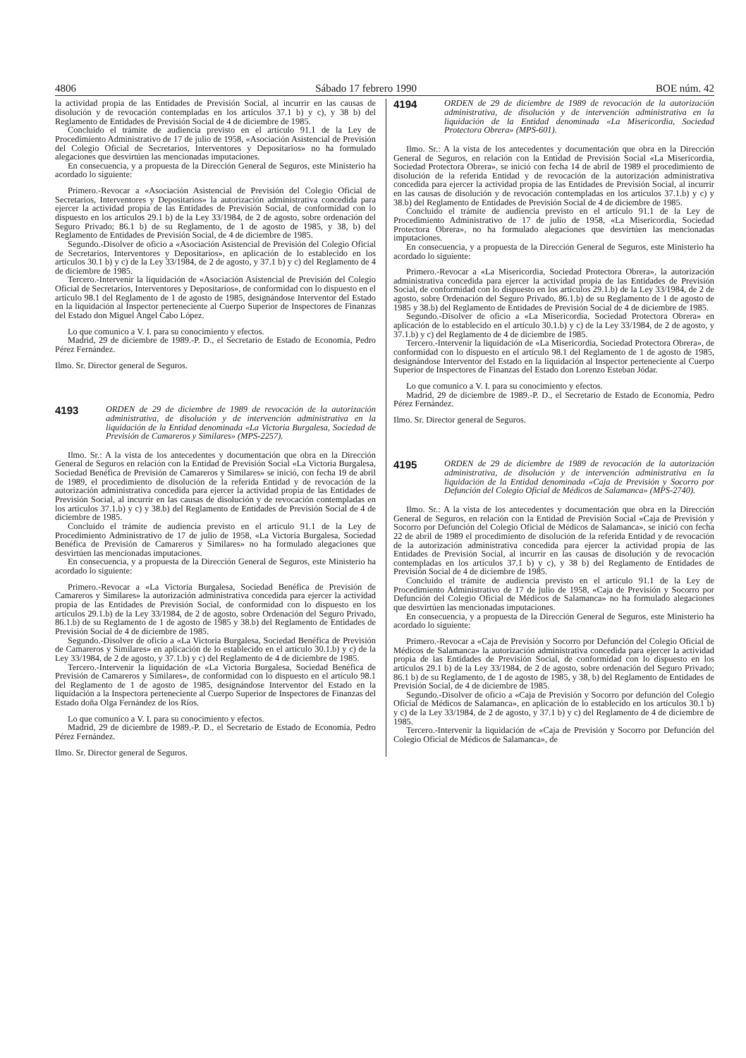4806 Sábado 17 febrero 1990 BOE núm. 42
la actividad propia de las Entidades de Previsión Social, al incurrir en las causas de disolución y de revocación contempladas en los artículos 37.1 b) y c), y 38 b) del Reglamento de Entidades de Previsión Social de 4 de diciembre de 1985.
Concluido el trámite de audiencia previsto en el artículo 91.1 de la Ley de Procedimiento Administrativo de 17 de julio de 1958, «Asociación Asistencial de Previsión del Colegio Oficial de Secretarios, Interventores y Depositarios» no ha formulado alegaciones que desvirtúen las mencionadas imputaciones.
En consecuencia, y a propuesta de la Dirección General de Seguros, este Ministerio ha acordado lo siguiente:
Primero.-Revocar a «Asociación Asistencial de Previsión del Colegio Oficial de Secretarios, Interventores y Depositarios» la autorización administrativa concedida para ejercer la actividad propia de las Entidades de Previsión Social, de conformidad con lo dispuesto en los artículos 29.1 b) de la Ley 33/1984, de 2 de agosto, sobre ordenación del Seguro Privado; 86.1 b) de su Reglamento, de 1 de agosto de 1985, y 38, b) del Reglamento de Entidades de Previsión Social, de 4 de diciembre de 1985.
Segundo.-Disolver de oficio a «Asociación Asistencial de Previsión del Colegio Oficial de Secretarios, Interventores y Depositarios», en aplicación de lo establecido en los artículos 30.1 b) y c) de la Ley 33/1984, de 2 de agosto, y 37.1 b) y c) del Reglamento de 4 de diciembre de 1985.
Tercero.-Intervenir la liquidación de «Asociación Asistencial de Previsión del Colegio Oficial de Secretarios, Interventores y Depositarios», de conformidad con lo dispuesto en el artículo 98.1 del Reglamento de 1 de agosto de 1985, designándose Interventor del Estado en la liquidación al Inspector perteneciente al Cuerpo Superior de Inspectores de Finanzas del Estado don Miguel Angel Cabo López.
Lo que comunico a V. I. para su conocimiento y efectos.
Madrid, 29 de diciembre de 1989.-P. D., el Secretario de Estado de Economía, Pedro Pérez Fernández.
Ilmo. Sr. Director general de Seguros.
4193 ORDEN de 29 de diciembre de 1989 de revocación de la autorización administrativa, de disolución y de intervención administrativa en la liquidación de la Entidad denominada «La Victoria Burgalesa, Sociedad de Previsión de Camareros y Similares» (MPS-2257).
Ilmo. Sr.: A la vista de los antecedentes y documentación que obra en la Dirección General de Seguros en relación con la Entidad de Previsión Social «La Victoria Burgalesa, Sociedad Benéfica de Previsión de Camareros y Similares» se inició, con fecha 19 de abril de 1989, el procedimiento de disolución de la referida Entidad y de revocación de la autorización administrativa concedida para ejercer la actividad propia de las Entidades de Previsión Social, al incurrir en las causas de disolución y de revocación contempladas en los artículos 37.1.b) y c) y 38.b) del Reglamento de Entidades de Previsión Social de 4 de diciembre de 1985.
Concluido el trámite de audiencia previsto en el artículo 91.1 de la Ley de Procedimiento Administrativo de 17 de julio de 1958, «La Victoria Burgalesa, Sociedad Benéfica de Previsión de Camareros y Similares» no ha formulado alegaciones que desvirtúen las mencionadas imputaciones.
En consecuencia, y a propuesta de la Dirección General de Seguros, este Ministerio ha acordado lo siguiente:
Primero.-Revocar a «La Victoria Burgalesa, Sociedad Benéfica de Previsión de Camareros y Similares» la autorización administrativa concedida para ejercer la actividad propia de las Entidades de Previsión Social, de conformidad con lo dispuesto en los artículos 29.1.b) de la Ley 33/1984, de 2 de agosto, sobre Ordenación del Seguro Privado, 86.1.b) de su Reglamento de 1 de agosto de 1985 y 38.b) del Reglamento de Entidades de Previsión Social de 4 de diciembre de 1985.
Segundo.-Disolver de oficio a «La Victoria Burgalesa, Sociedad Benéfica de Previsión de Camareros y Similares» en aplicación de lo establecido en el artículo 30.1.b) y c) de la Ley 33/1984, de 2 de agosto, y 37.1.b) y c) del Reglamento de 4 de diciembre de 1985.
Tercero.-Intervenir la liquidación de «La Victoria Burgalesa, Sociedad Benéfica de Previsión de Camareros y Similares», de conformidad con lo dispuesto en el artículo 98.1 del Reglamento de 1 de agosto de 1985, designándose Interventor del Estado en la liquidación a la Inspectora perteneciente al Cuerpo Superior de Inspectores de Finanzas del Estado doña Olga Fernández de los Ríos.
Lo que comunico a V. I. para su conocimiento y efectos.
Madrid, 29 de diciembre de 1989.-P. D., el Secretario de Estado de Economía, Pedro Pérez Fernández.
Ilmo. Sr. Director general de Seguros.
4194 ORDEN de 29 de diciembre de 1989 de revocación de la autorización administrativa, de disolución y de intervención administrativa en la liquidación de la Entidad denominada «La Misericordia, Sociedad Protectora Obrera» (MPS-601).
Ilmo. Sr.: A la vista de los antecedentes y documentación que obra en la Dirección General de Seguros, en relación con la Entidad de Previsión Social «La Misericordia, Sociedad Protectora Obrera», se inició con fecha 14 de abril de 1989 el procedimiento de disolución de la referida Entidad y de revocación de la autorización administrativa concedida para ejercer la actividad propia de las Entidades de Previsión Social, al incurrir en las causas de disolución y de revocación contempladas en los artículos 37.1.b) y c) y 38.b) del Reglamento de Entidades de Previsión Social de 4 de diciembre de 1985.
Concluido el trámite de audiencia previsto en el artículo 91.1 de la Ley de Procedimiento Administrativo de 17 de julio de 1958, «La Misericordia, Sociedad Protectora Obrera», no ha formulado alegaciones que desvirtúen las mencionadas imputaciones.
En consecuencia, y a propuesta de la Dirección General de Seguros, este Ministerio ha acordado lo siguiente:
Primero.-Revocar a «La Misericordia, Sociedad Protectora Obrera», la autorización administrativa concedida para ejercer la actividad propia de las Entidades de Previsión Social, de conformidad con lo dispuesto en los artículos 29.1.b) de la Ley 33/1984, de 2 de agosto, sobre Ordenación del Seguro Privado, 86.1.b) de su Reglamento de 1 de agosto de 1985 y 38.b) del Reglamento de Entidades de Previsión Social de 4 de diciembre de 1985.
Segundo.-Disolver de oficio a «La Misericordia, Sociedad Protectora Obrera» en aplicación de lo establecido en el artículo 30.1.b) y c) de la Ley 33/1984, de 2 de agosto, y 37.1.b) y c) del Reglamento de 4 de diciembre de 1985.
Tercero.-Intervenir la liquidación de «La Misericordia, Sociedad Protectora Obrera», de conformidad con lo dispuesto en el artículo 98.1 del Reglamento de 1 de agosto de 1985, designándose Interventor del Estado en la liquidación al Inspector perteneciente al Cuerpo Superior de Inspectores de Finanzas del Estado don Lorenzo Esteban Jódar.
Lo que comunico a V. I. para su conocimiento y efectos.
Madrid, 29 de diciembre de 1989.-P. D., el Secretario de Estado de Economía, Pedro Pérez Fernández.
Ilmo. Sr. Director general de Seguros.
4195 ORDEN de 29 de diciembre de 1989 de revocación de la autorización administrativa, de disolución y de intervención administrativa en la liquidación de la Entidad denominada «Caja de Previsión y Socorro por Defunción del Colegio Oficial de Médicos de Salamanca» (MPS-2740).
Ilmo. Sr.: A la vista de los antecedentes y documentación que obra en la Dirección General de Seguros, en relación con la Entidad de Previsión Social «Caja de Previsión y Socorro por Defunción del Colegio Oficial de Médicos de Salamanca», se inició con fecha 22 de abril de 1989 el procedimiento de disolución de la referida Entidad y de revocación de la autorización administrativa concedida para ejercer la actividad propia de las Entidades de Previsión Social, al incurrir en las causas de disolución y de revocación contempladas en los artículos 37.1 b) y c), y 38 b) del Reglamento de Entidades de Previsión Social de 4 de diciembre de 1985.
Concluido el trámite de audiencia previsto en el artículo 91.1 de la Ley de Procedimiento Administrativo de 17 de julio de 1958, «Caja de Previsión y Socorro por Defunción del Colegio Oficial de Médicos de Salamanca» no ha formulado alegaciones que desvirtúen las mencionadas imputaciones.
En consecuencia, y a propuesta de la Dirección General de Seguros, este Ministerio ha acordado lo siguiente:
Primero.-Revocar a «Caja de Previsión y Socorro por Defunción del Colegio Oficial de Médicos de Salamanca» la autorización administrativa concedida para ejercer la actividad propia de las Entidades de Previsión Social, de conformidad con lo dispuesto en los artículos 29.1 b) de la Ley 33/1984, de 2 de agosto, sobre ordenación del Seguro Privado; 86.1 b) de su Reglamento, de 1 de agosto de 1985, y 38, b) del Reglamento de Entidades de Previsión Social, de 4 de diciembre de 1985.
Segundo.-Disolver de oficio a «Caja de Previsión y Socorro por defunción del Colegio Oficial de Médicos de Salamanca», en aplicación de lo establecido en los artículos 30.1 b) y c) de la Ley 33/1984, de 2 de agosto, y 37.1 b) y c) del Reglamento de 4 de diciembre de 1985.
Tercero.-Intervenir la liquidación de «Caja de Previsión y Socorro por Defunción del Colegio Oficial de Médicos de Salamanca», de